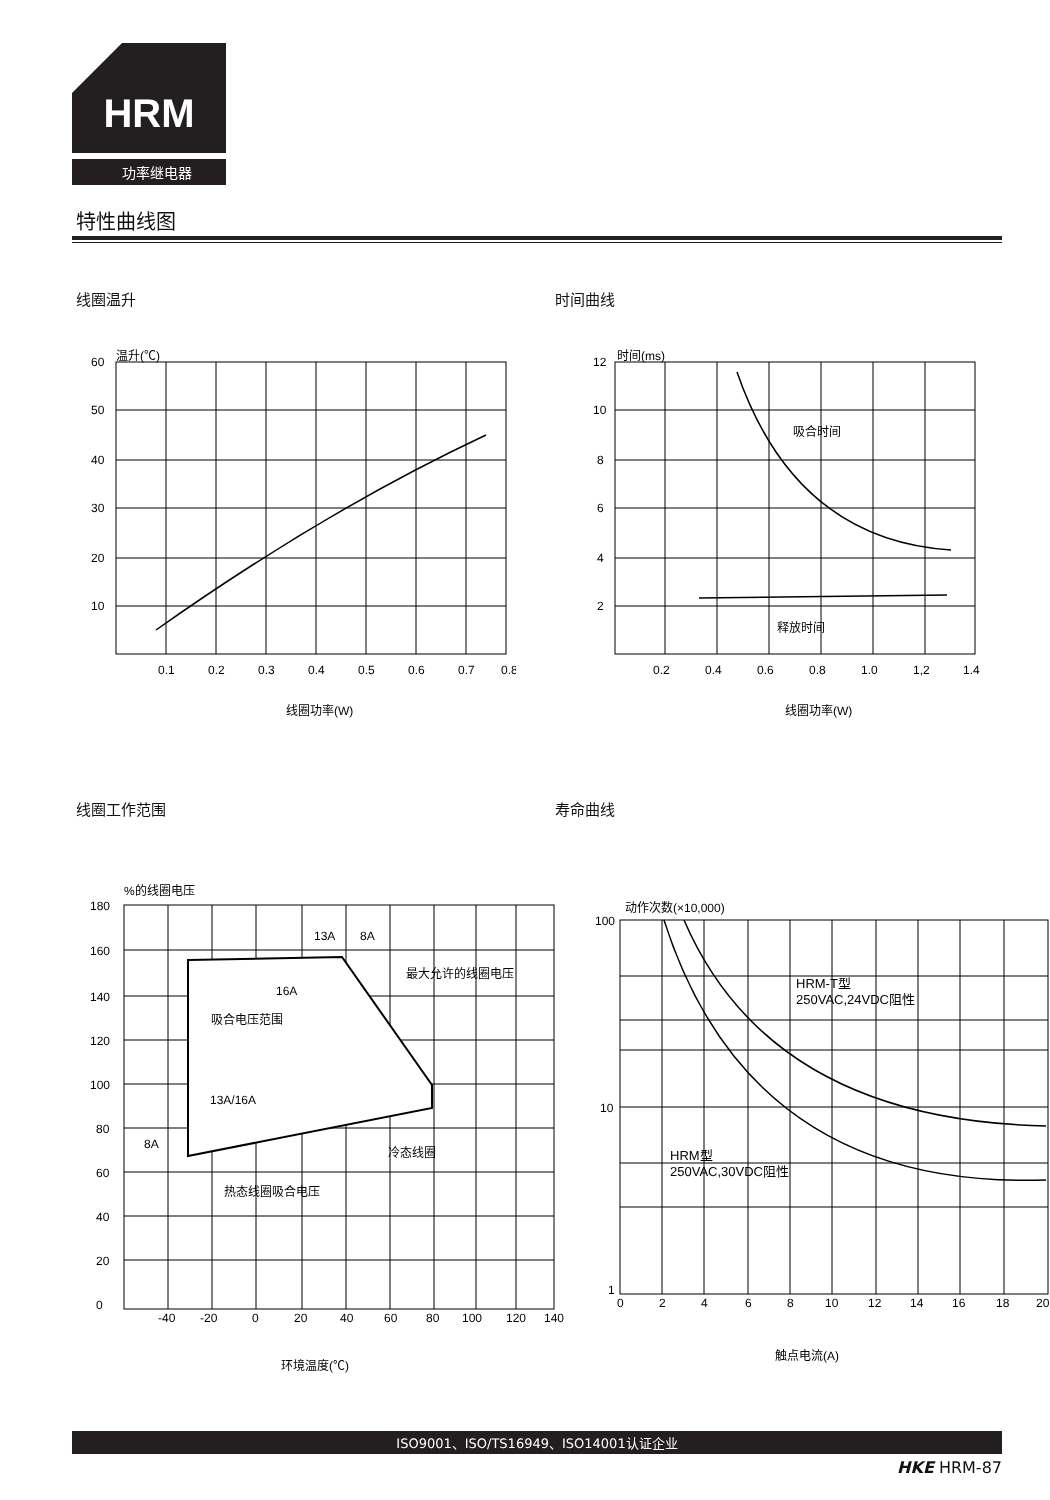HRM
功率继电器
特性曲线图
线圈温升 时间曲线
温升(℃)
60
50
40
30
20
10
0.1
0.2
0.3
0.4
0.5
0.6
0.7
0.8
线圈功率(W)
时间(ms)
吸合时间
释放时间
12
10
8
6
4
2
0.2
0.4
0.6
0.8
1.0
1,2
1.4
线圈功率(W)
线圈工作范围 寿命曲线
%的线圈电压
吸合电压范围
最大允许的线圈电压
冷态线圈
热态线圈吸合电压
13A
8A
16A
13A/16A
8A
180
160
140
120
100
80
60
40
20
0
-40
-20
0
20
40
60
80
100
120
140
环境温度(℃)
动作次数(×10,000)
HRM-T型
250VAC,24VDC阻性
HRM型
250VAC,30VDC阻性
100
10
1
0
2
4
6
8
10
12
14
16
18
20
触点电流(A)
ISO9001、ISO/TS16949、ISO14001认证企业
HKE HRM-87